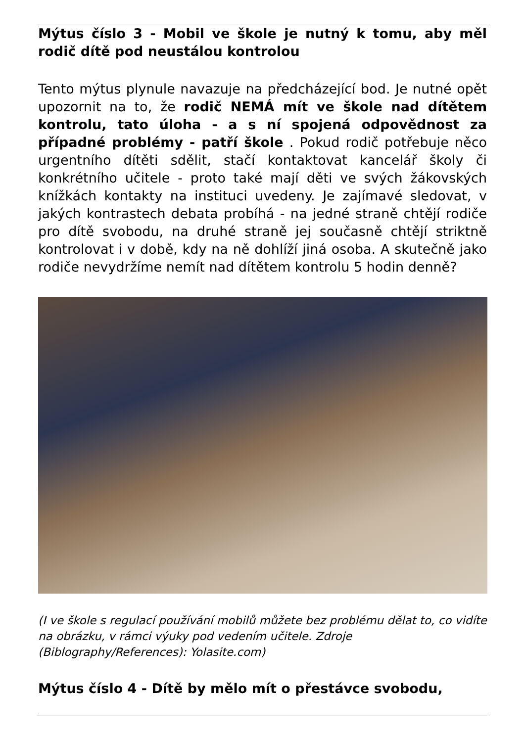Mýtus číslo 3 - Mobil ve škole je nutný k tomu, aby měl rodič dítě pod neustálou kontrolou
Tento mýtus plynule navazuje na předcházející bod. Je nutné opět upozornit na to, že rodič NEMÁ mít ve škole nad dítětem kontrolu, tato úloha - a s ní spojená odpovědnost za případné problémy - patří škole . Pokud rodič potřebuje něco urgentního dítěti sdělit, stačí kontaktovat kancelář školy či konkrétního učitele - proto také mají děti ve svých žákovských knížkách kontakty na instituci uvedeny. Je zajímavé sledovat, v jakých kontrastech debata probíhá - na jedné straně chtějí rodiče pro dítě svobodu, na druhé straně jej současně chtějí striktně kontrolovat i v době, kdy na ně dohlíží jiná osoba. A skutečně jako rodiče nevydržíme nemít nad dítětem kontrolu 5 hodin denně?
(I ve škole s regulací používání mobilů můžete bez problému dělat to, co vidíte na obrázku, v rámci výuky pod vedením učitele. Zdroje (Biblography/References): Yolasite.com)
Mýtus číslo 4 - Dítě by mělo mít o přestávce svobodu,